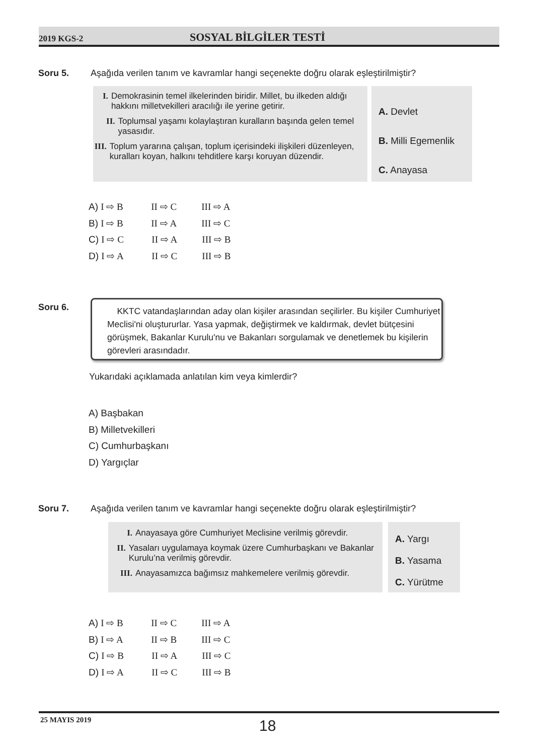2019 KGS-2
SOSYAL BİLGİLER TESTİ
Soru 5. Aşağıda verilen tanım ve kavramlar hangi seçenekte doğru olarak eşleştirilmiştir?
I. Demokrasinin temel ilkelerinden biridir. Millet, bu ilkeden aldığı hakkını milletvekilleri aracılığı ile yerine getirir.
II. Toplumsal yaşamı kolaylaştıran kuralların başında gelen temel yasasıdır.
III. Toplum yararına çalışan, toplum içerisindeki ilişkileri düzenleyen, kuralları koyan, halkını tehditlere karşı koruyan düzendir.
A. Devlet
B. Milli Egemenlik
C. Anayasa
A) I ⇨ B II ⇨ C III ⇨ A
B) I ⇨ B II ⇨ A III ⇨ C
C) I ⇨ C II ⇨ A III ⇨ B
D) I ⇨ A II ⇨ C III ⇨ B
Soru 6.
KKTC vatandaşlarından aday olan kişiler arasından seçilirler. Bu kişiler Cumhuriyet Meclisi'ni oluştururlar. Yasa yapmak, değiştirmek ve kaldırmak, devlet bütçesini görüşmek, Bakanlar Kurulu'nu ve Bakanları sorgulamak ve denetlemek bu kişilerin görevleri arasındadır.
Yukarıdaki açıklamada anlatılan kim veya kimlerdir?
A) Başbakan
B) Milletvekilleri
C) Cumhurbaşkanı
D) Yargıçlar
Soru 7. Aşağıda verilen tanım ve kavramlar hangi seçenekte doğru olarak eşleştirilmiştir?
I. Anayasaya göre Cumhuriyet Meclisine verilmiş görevdir.
II. Yasaları uygulamaya koymak üzere Cumhurbaşkanı ve Bakanlar Kurulu’na verilmiş görevdir.
III. Anayasamızca bağımsız mahkemelere verilmiş görevdir.
A. Yargı
B. Yasama
C. Yürütme
A) I ⇨ B II ⇨ C III ⇨ A
B) I ⇨ A II ⇨ B III ⇨ C
C) I ⇨ B II ⇨ A III ⇨ C
D) I ⇨ A II ⇨ C III ⇨ B
25 MAYIS 2019 18